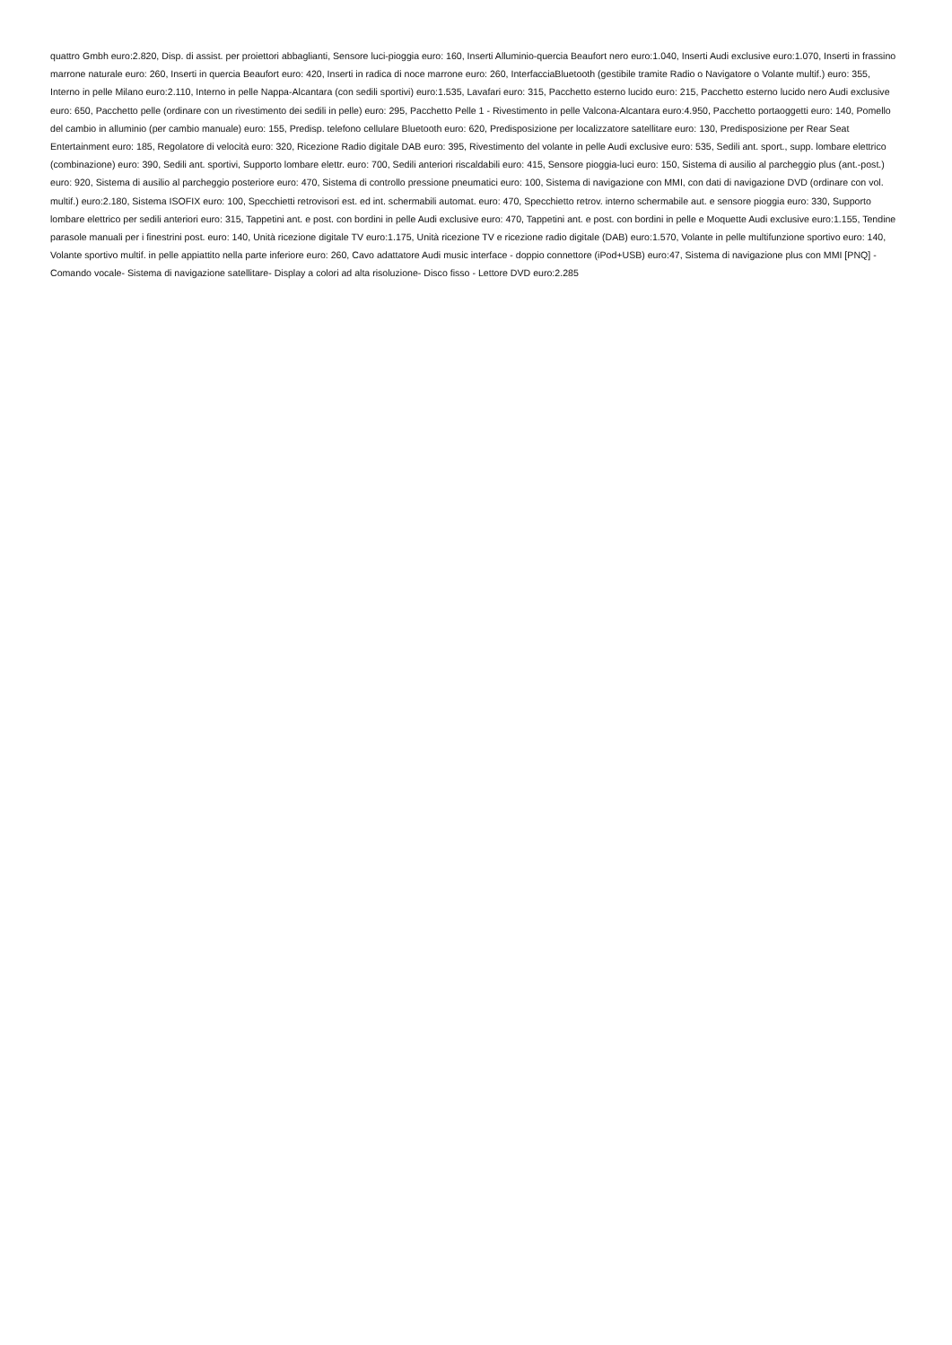quattro Gmbh euro:2.820, Disp. di assist. per proiettori abbaglianti, Sensore luci-pioggia euro: 160, Inserti Alluminio-quercia Beaufort nero euro:1.040, Inserti Audi exclusive euro:1.070, Inserti in frassino marrone naturale euro: 260, Inserti in quercia Beaufort euro: 420, Inserti in radica di noce marrone euro: 260, InterfacciaBluetooth (gestibile tramite Radio o Navigatore o Volante multif.) euro: 355, Interno in pelle Milano euro:2.110, Interno in pelle Nappa-Alcantara (con sedili sportivi) euro:1.535, Lavafari euro: 315, Pacchetto esterno lucido euro: 215, Pacchetto esterno lucido nero Audi exclusive euro: 650, Pacchetto pelle (ordinare con un rivestimento dei sedili in pelle) euro: 295, Pacchetto Pelle 1 - Rivestimento in pelle Valcona-Alcantara euro:4.950, Pacchetto portaoggetti euro: 140, Pomello del cambio in alluminio (per cambio manuale) euro: 155, Predisp. telefono cellulare Bluetooth euro: 620, Predisposizione per localizzatore satellitare euro: 130, Predisposizione per Rear Seat Entertainment euro: 185, Regolatore di velocità euro: 320, Ricezione Radio digitale DAB euro: 395, Rivestimento del volante in pelle Audi exclusive euro: 535, Sedili ant. sport., supp. lombare elettrico (combinazione) euro: 390, Sedili ant. sportivi, Supporto lombare elettr. euro: 700, Sedili anteriori riscaldabili euro: 415, Sensore pioggia-luci euro: 150, Sistema di ausilio al parcheggio plus (ant.-post.) euro: 920, Sistema di ausilio al parcheggio posteriore euro: 470, Sistema di controllo pressione pneumatici euro: 100, Sistema di navigazione con MMI, con dati di navigazione DVD (ordinare con vol. multif.) euro:2.180, Sistema ISOFIX euro: 100, Specchietti retrovisori est. ed int. schermabili automat. euro: 470, Specchietto retrov. interno schermabile aut. e sensore pioggia euro: 330, Supporto lombare elettrico per sedili anteriori euro: 315, Tappetini ant. e post. con bordini in pelle Audi exclusive euro: 470, Tappetini ant. e post. con bordini in pelle e Moquette Audi exclusive euro:1.155, Tendine parasole manuali per i finestrini post. euro: 140, Unità ricezione digitale TV euro:1.175, Unità ricezione TV e ricezione radio digitale (DAB) euro:1.570, Volante in pelle multifunzione sportivo euro: 140, Volante sportivo multif. in pelle appiattito nella parte inferiore euro: 260, Cavo adattatore Audi music interface - doppio connettore (iPod+USB) euro:47, Sistema di navigazione plus con MMI [PNQ] - Comando vocale- Sistema di navigazione satellitare- Display a colori ad alta risoluzione- Disco fisso - Lettore DVD euro:2.285